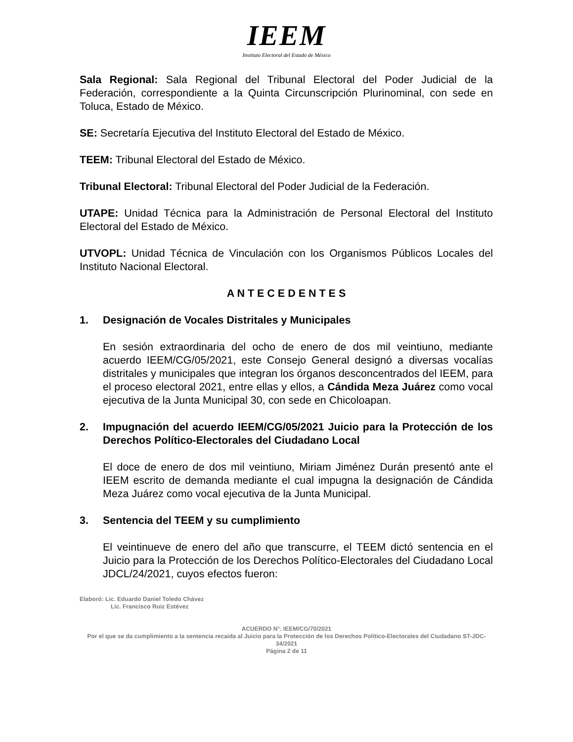IEEM
Instituto Electoral del Estado de México
Sala Regional: Sala Regional del Tribunal Electoral del Poder Judicial de la Federación, correspondiente a la Quinta Circunscripción Plurinominal, con sede en Toluca, Estado de México.
SE: Secretaría Ejecutiva del Instituto Electoral del Estado de México.
TEEM: Tribunal Electoral del Estado de México.
Tribunal Electoral: Tribunal Electoral del Poder Judicial de la Federación.
UTAPE: Unidad Técnica para la Administración de Personal Electoral del Instituto Electoral del Estado de México.
UTVOPL: Unidad Técnica de Vinculación con los Organismos Públicos Locales del Instituto Nacional Electoral.
A N T E C E D E N T E S
1. Designación de Vocales Distritales y Municipales
En sesión extraordinaria del ocho de enero de dos mil veintiuno, mediante acuerdo IEEM/CG/05/2021, este Consejo General designó a diversas vocalías distritales y municipales que integran los órganos desconcentrados del IEEM, para el proceso electoral 2021, entre ellas y ellos, a Cándida Meza Juárez como vocal ejecutiva de la Junta Municipal 30, con sede en Chicoloapan.
2. Impugnación del acuerdo IEEM/CG/05/2021 Juicio para la Protección de los Derechos Político-Electorales del Ciudadano Local
El doce de enero de dos mil veintiuno, Miriam Jiménez Durán presentó ante el IEEM escrito de demanda mediante el cual impugna la designación de Cándida Meza Juárez como vocal ejecutiva de la Junta Municipal.
3. Sentencia del TEEM y su cumplimiento
El veintinueve de enero del año que transcurre, el TEEM dictó sentencia en el Juicio para la Protección de los Derechos Político-Electorales del Ciudadano Local JDCL/24/2021, cuyos efectos fueron:
Elaboró: Lic. Eduardo Daniel Toledo Chávez
Lic. Francisco Ruiz Estévez
ACUERDO N°. IEEM/CG/70/2021
Por el que se da cumplimiento a la sentencia recaída al Juicio para la Protección de los Derechos Político-Electorales del Ciudadano ST-JDC-34/2021
Página 2 de 11